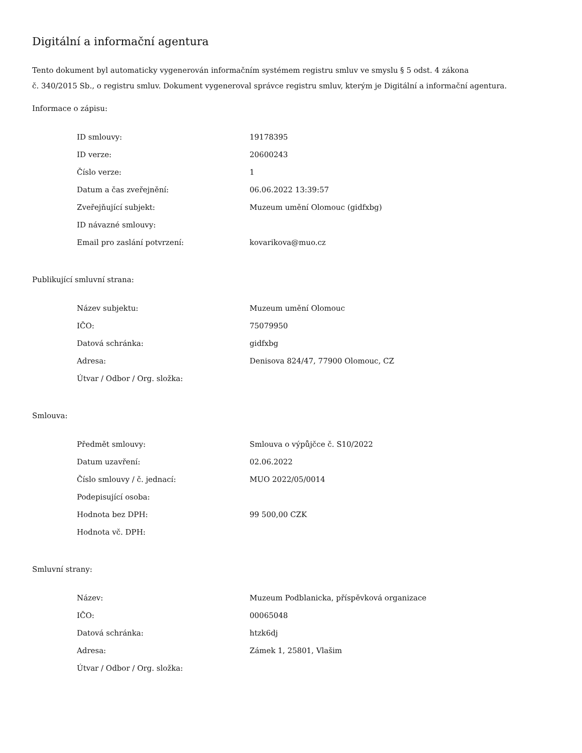Digitální a informační agentura
Tento dokument byl automaticky vygenerován informačním systémem registru smluv ve smyslu § 5 odst. 4 zákona
č. 340/2015 Sb., o registru smluv. Dokument vygeneroval správce registru smluv, kterým je Digitální a informační agentura.
Informace o zápisu:
| ID smlouvy: | 19178395 |
| ID verze: | 20600243 |
| Číslo verze: | 1 |
| Datum a čas zveřejnění: | 06.06.2022 13:39:57 |
| Zveřejňující subjekt: | Muzeum umění Olomouc (gidfxbg) |
| ID návazné smlouvy: | |
| Email pro zaslání potvrzení: | kovarikova@muo.cz |
Publikující smluvní strana:
| Název subjektu: | Muzeum umění Olomouc |
| IČO: | 75079950 |
| Datová schránka: | gidfxbg |
| Adresa: | Denisova 824/47, 77900 Olomouc, CZ |
| Útvar / Odbor / Org. složka: | |
Smlouva:
| Předmět smlouvy: | Smlouva o výpůjčce č. S10/2022 |
| Datum uzavření: | 02.06.2022 |
| Číslo smlouvy / č. jednací: | MUO 2022/05/0014 |
| Podepisující osoba: | |
| Hodnota bez DPH: | 99 500,00 CZK |
| Hodnota vč. DPH: | |
Smluvní strany:
| Název: | Muzeum Podblanicka, příspěvková organizace |
| IČO: | 00065048 |
| Datová schránka: | htzk6dj |
| Adresa: | Zámek 1, 25801, Vlašim |
| Útvar / Odbor / Org. složka: | |